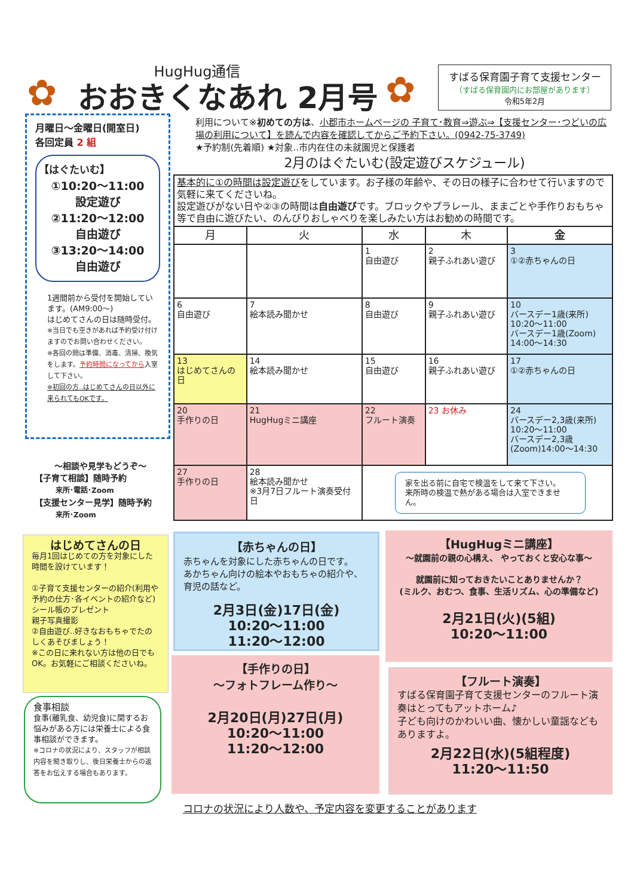✿
HugHug通信
おおきくなあれ 2月号
✿
すばる保育園子育て支援センター
（すばる保育園内にお部屋があります）
令和5年2月
月曜日～金曜日(開室日)
各回定員 2 組
【はぐたいむ】
①10:20～11:00
設定遊び
②11:20～12:00
自由遊び
③13:20～14:00
自由遊び
1週間前から受付を開始しています。(AM9:00～)
はじめてさんの日は随時受付。
※当日でも空きがあれば予約受け付けますのでお問い合わせください。
※各回の間は準備、消毒、清掃、換気をします。予約時間になってから入室して下さい。
※初回の方‥はじめてさんの日以外に来られてもOKです。
～相談や見学もどうぞ～
【子育て相談】随時予約
来所･電話･Zoom
【支援センター見学】随時予約
来所･Zoom
利用について※初めての方は、小郡市ホームページの 子育て･教育⇒遊ぶ⇒【支援センター･つどいの広場の利用について】を読んで内容を確認してからご予約下さい。(0942-75-3749)
★予約制(先着順) ★対象‥市内在住の未就園児と保護者
2月のはぐたいむ(設定遊びスケジュール)
基本的に①の時間は設定遊びをしています。お子様の年齢や、その日の様子に合わせて行いますので気軽に来てくださいね。
設定遊びがない日や②③の時間は自由遊びです。ブロックやプラレール、ままごとや手作りおもちゃ等で自由に遊びたい、のんびりおしゃべりを楽しみたい方はお勧めの時間です。
| 月 | 火 | 水 | 木 | 金 |
| --- | --- | --- | --- | --- |
| | | 1 自由遊び | 2 親子ふれあい遊び | 3 ①②赤ちゃんの日 |
| 6 自由遊び | 7 絵本読み聞かせ | 8 自由遊び | 9 親子ふれあい遊び | 10 バースデー1歳(来所) 10:20～11:00 バースデー1歳(Zoom) 14:00～14:30 |
| 13 はじめてさんの日 | 14 絵本読み聞かせ | 15 自由遊び | 16 親子ふれあい遊び | 17 ①②赤ちゃんの日 |
| 20 手作りの日 | 21 HugHugミニ講座 | 22 フルート演奏 | 23 お休み | 24 バースデー2,3歳(来所) 10:20～11:00 バースデー2,3歳 (Zoom)14:00～14:30 |
| 27 手作りの日 | 28 絵本読み聞かせ ※3月7日フルート演奏受付日 | 家を出る前に自宅で検温をして来て下さい。 来所時の検温で熱がある場合は入室できません。 | | |
はじめてさんの日
毎月1回はじめての方を対象にした時間を設けています！
①子育て支援センターの紹介(利用や予約の仕方･各イベントの紹介など)
シール帳のプレゼント
親子写真撮影
②自由遊び‥好きなおもちゃでたのしくあそびましょう！
※この日に来れない方は他の日でもOK。お気軽にご相談くださいね。
食事相談
食事(離乳食、幼児食)に関するお悩みがある方には栄養士による食事相談ができます。
※コロナの状況により、スタッフが相談内容を聞き取りし、後日栄養士からの返答をお伝えする場合もあります。
【赤ちゃんの日】
赤ちゃんを対象にした赤ちゃんの日です。
あかちゃん向けの絵本やおもちゃの紹介や、育児の話など。
2月3日(金)17日(金)
10:20～11:00
11:20～12:00
【手作りの日】
～フォトフレーム作り～
2月20日(月)27日(月)
10:20～11:00
11:20～12:00
【HugHugミニ講座】
～就園前の親の心構え、 やっておくと安心な事～
就園前に知っておきたいことありませんか？
(ミルク、おむつ、食事、生活リズム、心の準備など)
2月21日(火)(5組)
10:20～11:00
【フルート演奏】
すばる保育園子育て支援センターのフルート演奏はとってもアットホーム♪
子ども向けのかわいい曲、懐かしい童謡などもありますよ。
2月22日(水)(5組程度)
11:20～11:50
コロナの状況により人数や、予定内容を変更することがあります